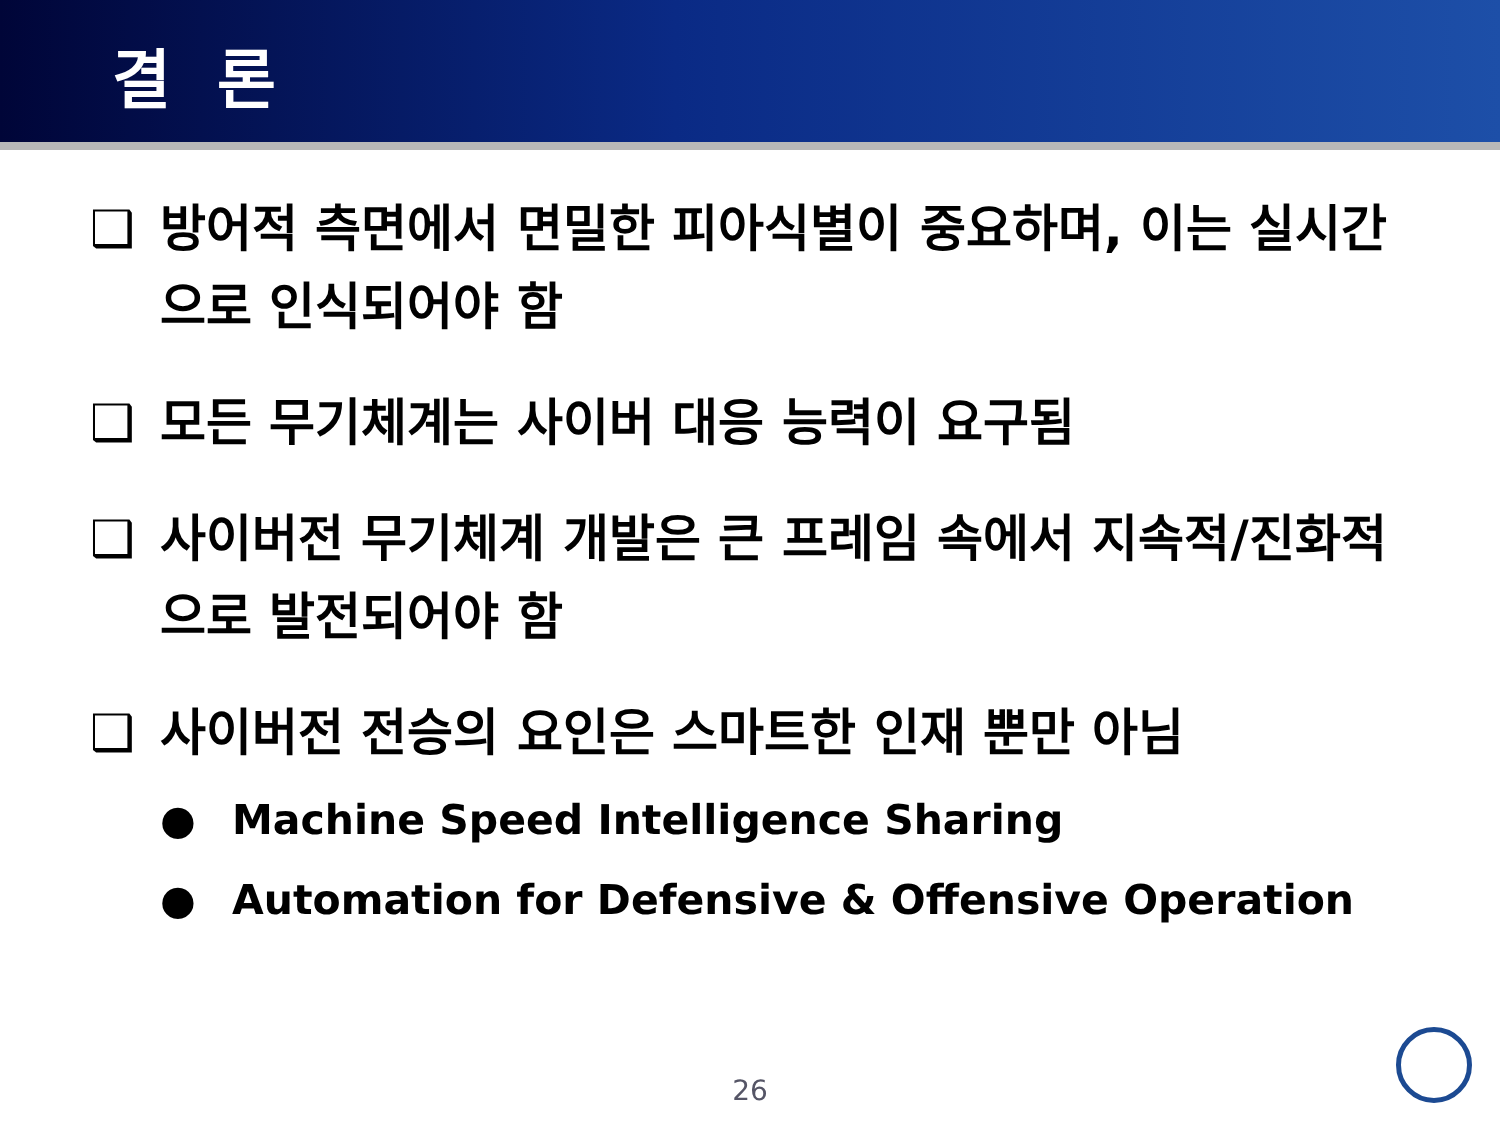결 론
❑ 방어적 측면에서 면밀한 피아식별이 중요하며, 이는 실시간으로 인식되어야 함
❑ 모든 무기체계는 사이버 대응 능력이 요구됨
❑ 사이버전 무기체계 개발은 큰 프레임 속에서 지속적/진화적으로 발전되어야 함
❑ 사이버전 전승의 요인은 스마트한 인재 뿐만 아님
● Machine Speed Intelligence Sharing
● Automation for Defensive & Offensive Operation
26